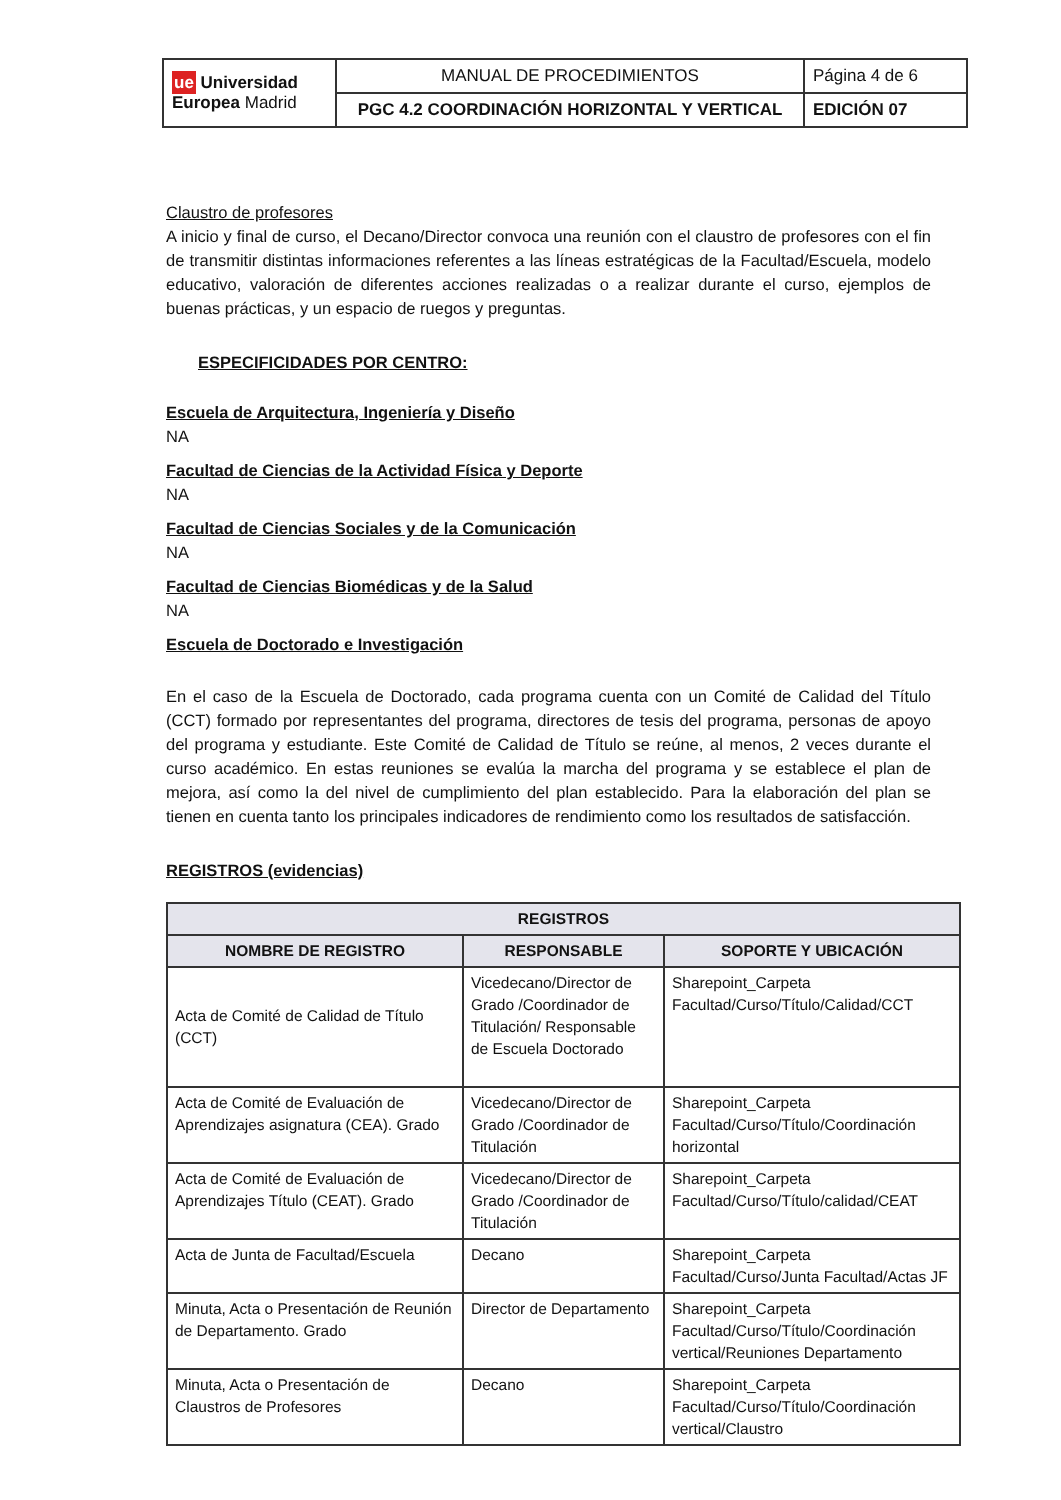| ue Universidad Europea Madrid | MANUAL DE PROCEDIMIENTOS | Página 4 de 6 |
| | PGC 4.2 COORDINACIÓN HORIZONTAL Y VERTICAL | EDICIÓN 07 |
Claustro de profesores
A inicio y final de curso, el Decano/Director convoca una reunión con el claustro de profesores con el fin de transmitir distintas informaciones referentes a las líneas estratégicas de la Facultad/Escuela, modelo educativo, valoración de diferentes acciones realizadas o a realizar durante el curso, ejemplos de buenas prácticas, y un espacio de ruegos y preguntas.
ESPECIFICIDADES POR CENTRO:
Escuela de Arquitectura, Ingeniería y Diseño
NA
Facultad de Ciencias de la Actividad Física y Deporte
NA
Facultad de Ciencias Sociales y de la Comunicación
NA
Facultad de Ciencias Biomédicas y de la Salud
NA
Escuela de Doctorado e Investigación
En el caso de la Escuela de Doctorado, cada programa cuenta con un Comité de Calidad del Título (CCT) formado por representantes del programa, directores de tesis del programa, personas de apoyo del programa y estudiante. Este Comité de Calidad de Título se reúne, al menos, 2 veces durante el curso académico. En estas reuniones se evalúa la marcha del programa y se establece el plan de mejora, así como la del nivel de cumplimiento del plan establecido. Para la elaboración del plan se tienen en cuenta tanto los principales indicadores de rendimiento como los resultados de satisfacción.
REGISTROS (evidencias)
| REGISTROS | | |
| --- | --- | --- |
| NOMBRE DE REGISTRO | RESPONSABLE | SOPORTE Y UBICACIÓN |
| Acta de Comité de Calidad de Título (CCT) | Vicedecano/Director de Grado /Coordinador de Titulación/ Responsable de Escuela Doctorado | Sharepoint_Carpeta Facultad/Curso/Título/Calidad/CCT |
| Acta de Comité de Evaluación de Aprendizajes asignatura (CEA). Grado | Vicedecano/Director de Grado /Coordinador de Titulación | Sharepoint_Carpeta Facultad/Curso/Título/Coordinación horizontal |
| Acta de Comité de Evaluación de Aprendizajes Título (CEAT). Grado | Vicedecano/Director de Grado /Coordinador de Titulación | Sharepoint_Carpeta Facultad/Curso/Título/calidad/CEAT |
| Acta de Junta de Facultad/Escuela | Decano | Sharepoint_Carpeta Facultad/Curso/Junta Facultad/Actas JF |
| Minuta, Acta o Presentación de Reunión de Departamento. Grado | Director de Departamento | Sharepoint_Carpeta Facultad/Curso/Título/Coordinación vertical/Reuniones Departamento |
| Minuta, Acta o Presentación de Claustros de Profesores | Decano | Sharepoint_Carpeta Facultad/Curso/Título/Coordinación vertical/Claustro |